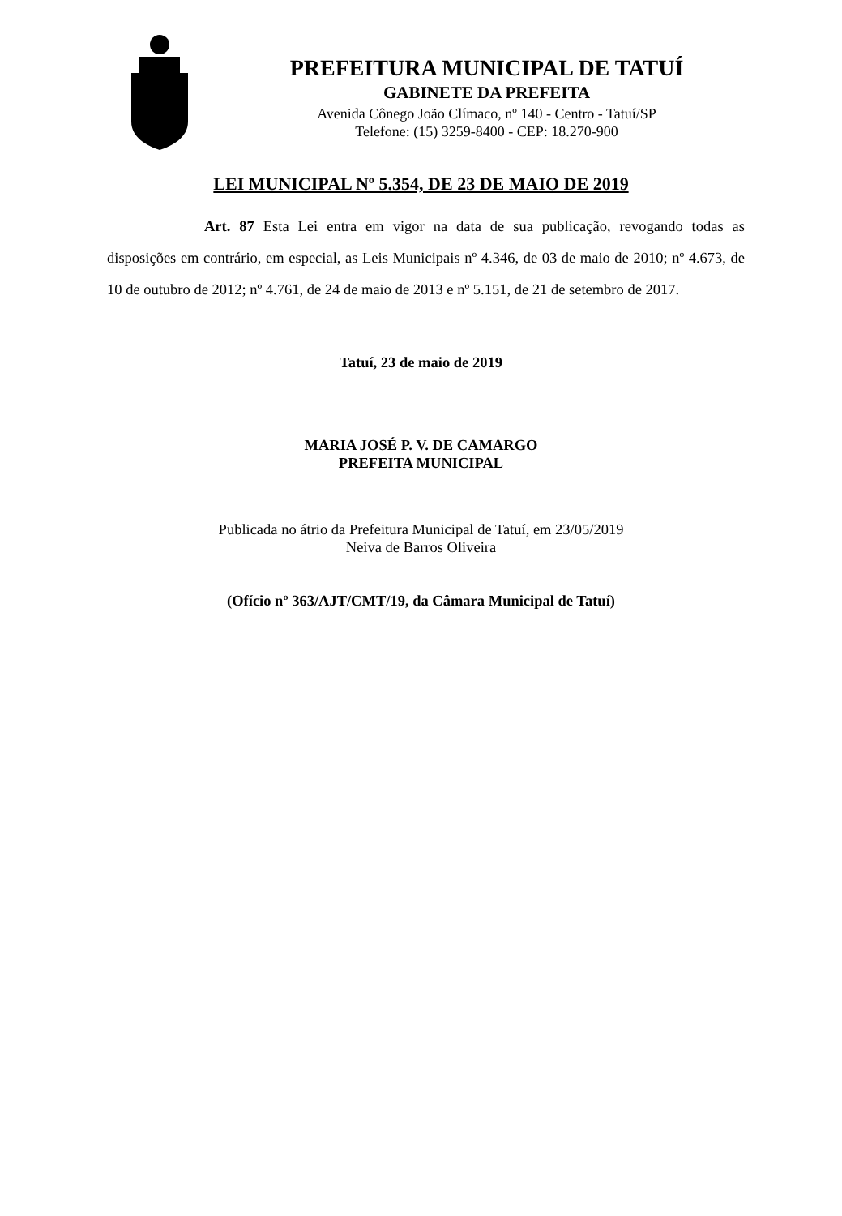PREFEITURA MUNICIPAL DE TATUÍ
GABINETE DA PREFEITA
Avenida Cônego João Clímaco, nº 140 - Centro - Tatuí/SP
Telefone: (15) 3259-8400 - CEP: 18.270-900
LEI MUNICIPAL Nº 5.354, DE 23 DE MAIO DE 2019
Art. 87 Esta Lei entra em vigor na data de sua publicação, revogando todas as disposições em contrário, em especial, as Leis Municipais nº 4.346, de 03 de maio de 2010; nº 4.673, de 10 de outubro de 2012; nº 4.761, de 24 de maio de 2013 e nº 5.151, de 21 de setembro de 2017.
Tatuí, 23 de maio de 2019
MARIA JOSÉ P. V. DE CAMARGO
PREFEITA MUNICIPAL
Publicada no átrio da Prefeitura Municipal de Tatuí, em 23/05/2019
Neiva de Barros Oliveira
(Ofício nº 363/AJT/CMT/19, da Câmara Municipal de Tatuí)